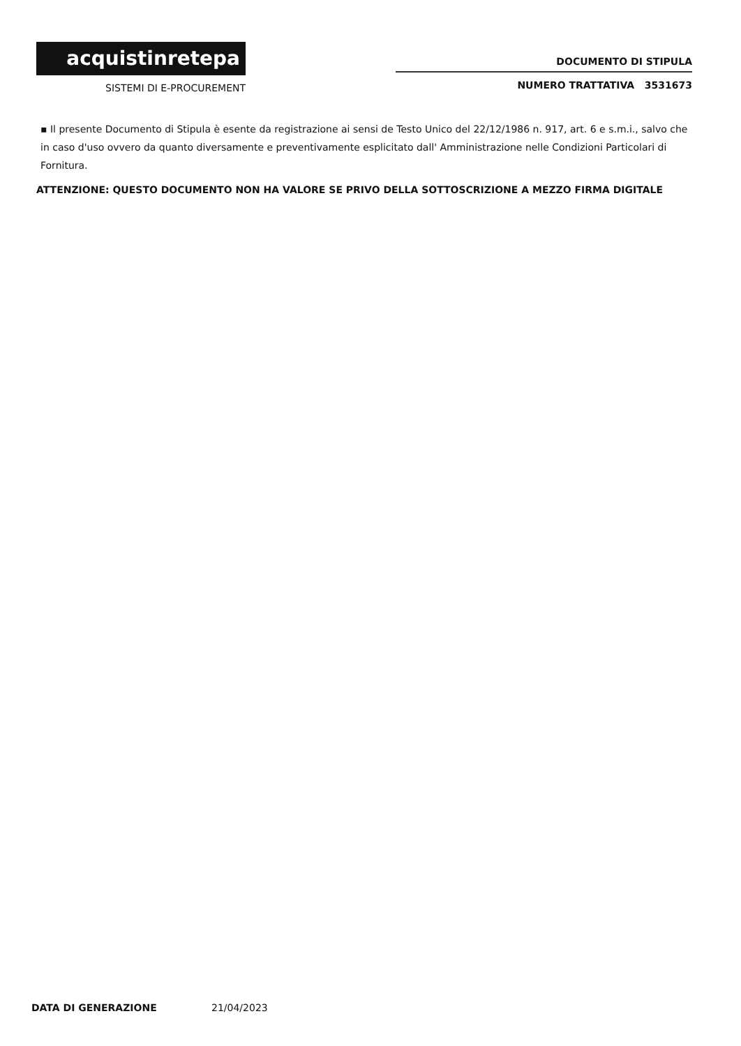acquistinretepa
SISTEMI DI E-PROCUREMENT
DOCUMENTO DI STIPULA
NUMERO TRATTATIVA 3531673
▪ Il presente Documento di Stipula è esente da registrazione ai sensi de Testo Unico del 22/12/1986 n. 917, art. 6 e s.m.i., salvo che in caso d'uso ovvero da quanto diversamente e preventivamente esplicitato dall' Amministrazione nelle Condizioni Particolari di Fornitura.
ATTENZIONE: QUESTO DOCUMENTO NON HA VALORE SE PRIVO DELLA SOTTOSCRIZIONE A MEZZO FIRMA DIGITALE
DATA DI GENERAZIONE 21/04/2023